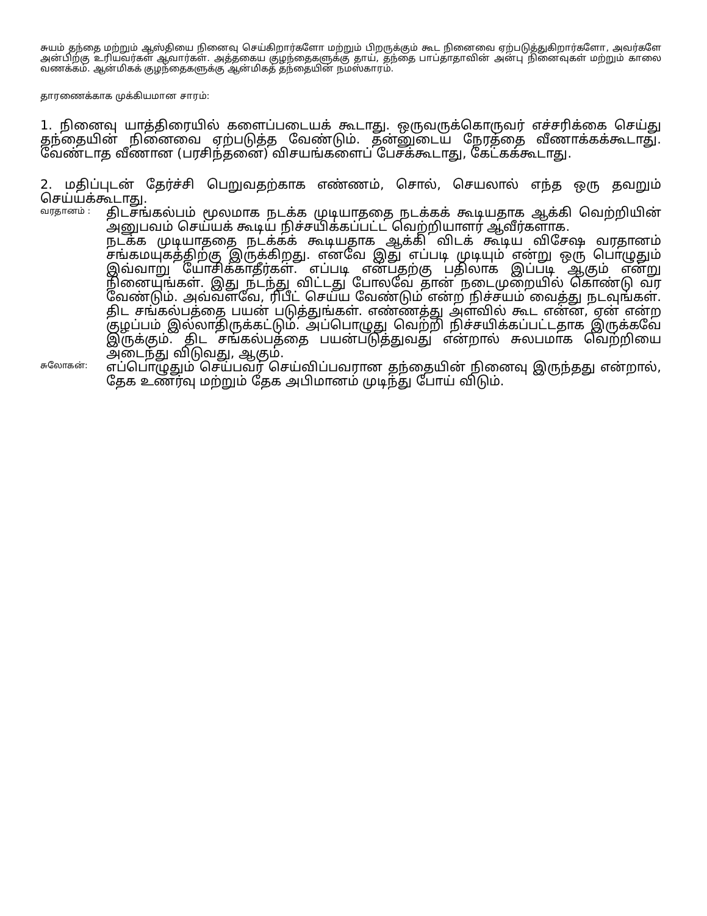சுயம் தந்தை மற்றும் ஆஸ்தியை நினைவு செய்கிறார்களோ மற்றும் பிறருக்கும் கூட நினைவை ஏற்படுத்துகிறார்களோ, அவர்களே அன்பிற்கு உரியவர்கள் ஆவார்கள். அத்தகைய குழந்தைகளுக்கு தாய், தந்தை பாப்தாதாவின் அன்பு நினைவுகள் மற்றும் காலை வணக்கம். ஆன்மிகக் குழந்தைகளுக்கு ஆன்மிகத் தந்தையின் நமஸ்காரம்.
தாரணைக்காக முக்கியமான சாரம்:
1. நினைவு யாத்திரையில் களைப்படையக் கூடாது. ஒருவருக்கொருவர் எச்சரிக்கை செய்து தந்தையின் நினைவை ஏற்படுத்த வேண்டும். தன்னுடைய நேரத்தை வீணாக்கக்கூடாது. வேண்டாத வீணான (பரசிந்தனை) விசயங்களைப் பேசக்கூடாது, கேட்கக்கூடாது.
2. மதிப்புடன் தேர்ச்சி பெறுவதற்காக எண்ணம், சொல், செயலால் எந்த ஒரு தவறும் செய்யக்கூடாது.
வரதானம் :
திடசங்கல்பம் மூலமாக நடக்க முடியாததை நடக்கக் கூடியதாக ஆக்கி வெற்றியின் அனுபவம் செய்யக் கூடிய நிச்சயிக்கப்பட்ட வெற்றியாளர் ஆவீர்களாக.
நடக்க முடியாததை நடக்கக் கூடியதாக ஆக்கி விடக் கூடிய விசேஷ வரதானம் சங்கமயுகத்திற்கு இருக்கிறது. எனவே இது எப்படி முடியும் என்று ஒரு பொழுதும் இவ்வாறு யோசிக்காதீர்கள். எப்படி என்பதற்கு பதிலாக இப்படி ஆகும் என்று நினையுங்கள். இது நடந்து விட்டது போலவே தான் நடைமுறையில் கொண்டு வர வேண்டும். அவ்வளவே, ரிபீட் செய்ய வேண்டும் என்ற நிச்சயம் வைத்து நடவுங்கள். திட சங்கல்பத்தை பயன் படுத்துங்கள். எண்ணத்து அளவில் கூட என்ன, ஏன் என்ற குழப்பம் இல்லாதிருக்கட்டும். அப்பொழுது வெற்றி நிச்சயிக்கப்பட்டதாக இருக்கவே இருக்கும். திட சங்கல்பத்தை பயன்படுத்துவது என்றால் சுலபமாக வெற்றியை அடைந்து விடுவது, ஆகும்.
சுலோகன்:
எப்பொழுதும் செய்பவர் செய்விப்பவரான தந்தையின் நினைவு இருந்தது என்றால், தேக உணர்வு மற்றும் தேக அபிமானம் முடிந்து போய் விடும்.